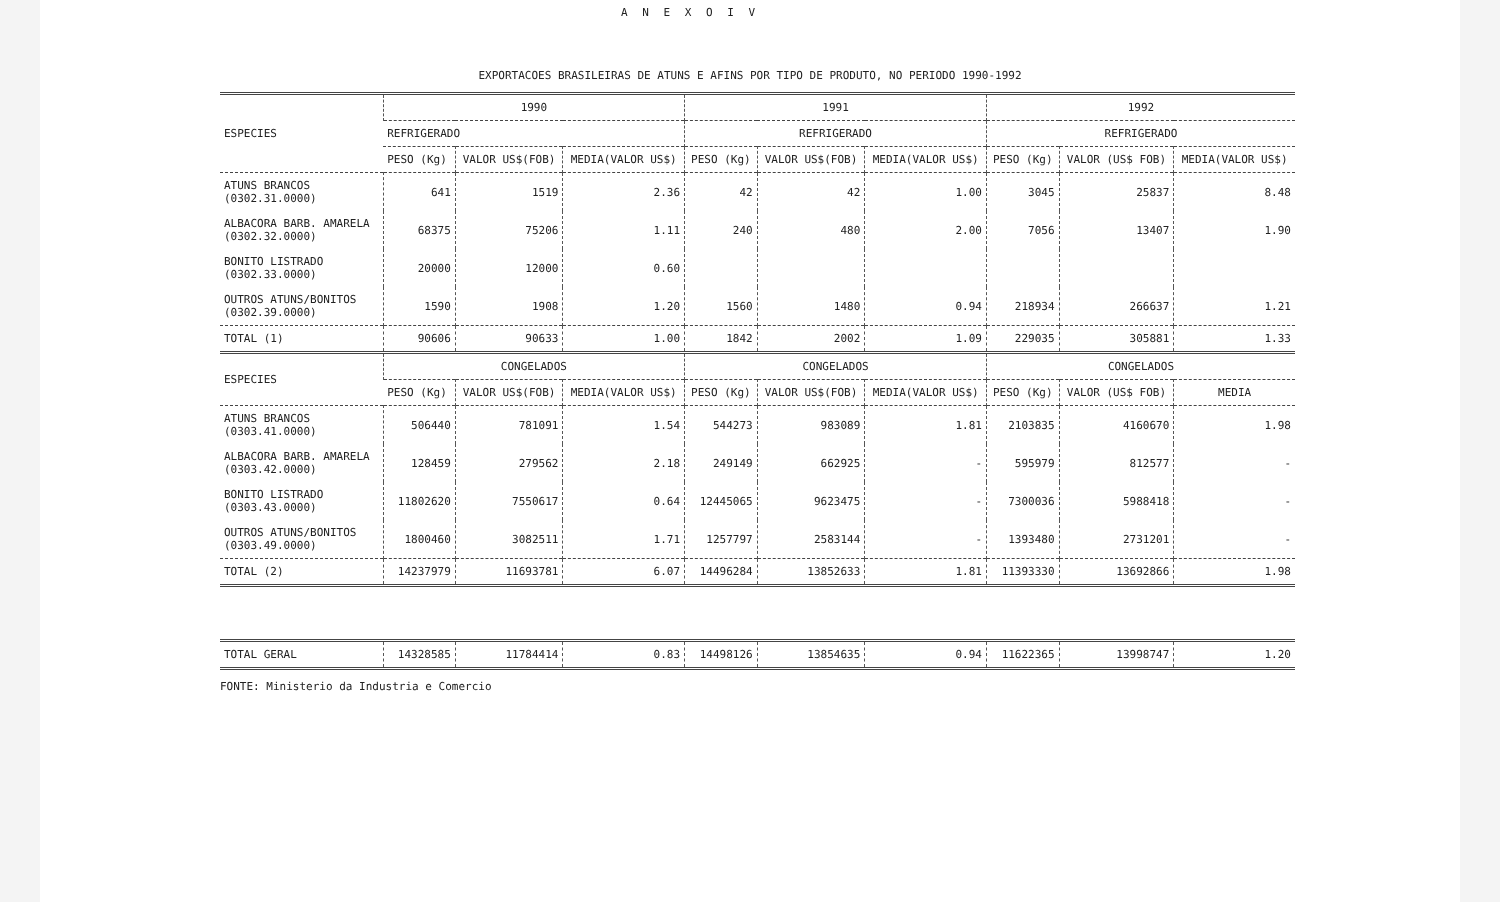A N E X O I V
EXPORTACOES BRASILEIRAS DE ATUNS E AFINS POR TIPO DE PRODUTO, NO PERIODO 1990-1992
| ESPECIES | 1990 | | | 1991 | | | 1992 | | |
| --- | --- | --- | --- | --- | --- | --- | --- | --- | --- |
| | REFRIGERADO | | | REFRIGERADO | | | REFRIGERADO | | |
| | PESO (Kg) | VALOR US$(FOB) | MEDIA(VALOR US$) | PESO (Kg) | VALOR US$(FOB) | MEDIA(VALOR US$) | PESO (Kg) | VALOR (US$ FOB) | MEDIA(VALOR US$) |
| ATUNS BRANCOS (0302.31.0000) | 641 | 1519 | 2.36 | 42 | 42 | 1.00 | 3045 | 25837 | 8.48 |
| ALBACORA BARB. AMARELA (0302.32.0000) | 68375 | 75206 | 1.11 | 240 | 480 | 2.00 | 7056 | 13407 | 1.90 |
| BONITO LISTRADO (0302.33.0000) | 20000 | 12000 | 0.60 | | | | | | |
| OUTROS ATUNS/BONITOS (0302.39.0000) | 1590 | 1908 | 1.20 | 1560 | 1480 | 0.94 | 218934 | 266637 | 1.21 |
| TOTAL (1) | 90606 | 90633 | 1.00 | 1842 | 2002 | 1.09 | 229035 | 305881 | 1.33 |
| ESPECIES | CONGELADOS | | | CONGELADOS | | | CONGELADOS | | |
| | PESO (Kg) | VALOR US$(FOB) | MEDIA(VALOR US$) | PESO (Kg) | VALOR US$(FOB) | MEDIA(VALOR US$) | PESO (Kg) | VALOR (US$ FOB) | MEDIA |
| ATUNS BRANCOS (0303.41.0000) | 506440 | 781091 | 1.54 | 544273 | 983089 | 1.81 | 2103835 | 4160670 | 1.98 |
| ALBACORA BARB. AMARELA (0303.42.0000) | 128459 | 279562 | 2.18 | 249149 | 662925 | - | 595979 | 812577 | - |
| BONITO LISTRADO (0303.43.0000) | 11802620 | 7550617 | 0.64 | 12445065 | 9623475 | - | 7300036 | 5988418 | - |
| OUTROS ATUNS/BONITOS (0303.49.0000) | 1800460 | 3082511 | 1.71 | 1257797 | 2583144 | - | 1393480 | 2731201 | - |
| TOTAL (2) | 14237979 | 11693781 | 6.07 | 14496284 | 13852633 | 1.81 | 11393330 | 13692866 | 1.98 |
| TOTAL GERAL | 14328585 | 11784414 | 0.83 | 14498126 | 13854635 | 0.94 | 11622365 | 13998747 | 1.20 |
FONTE: Ministerio da Industria e Comercio